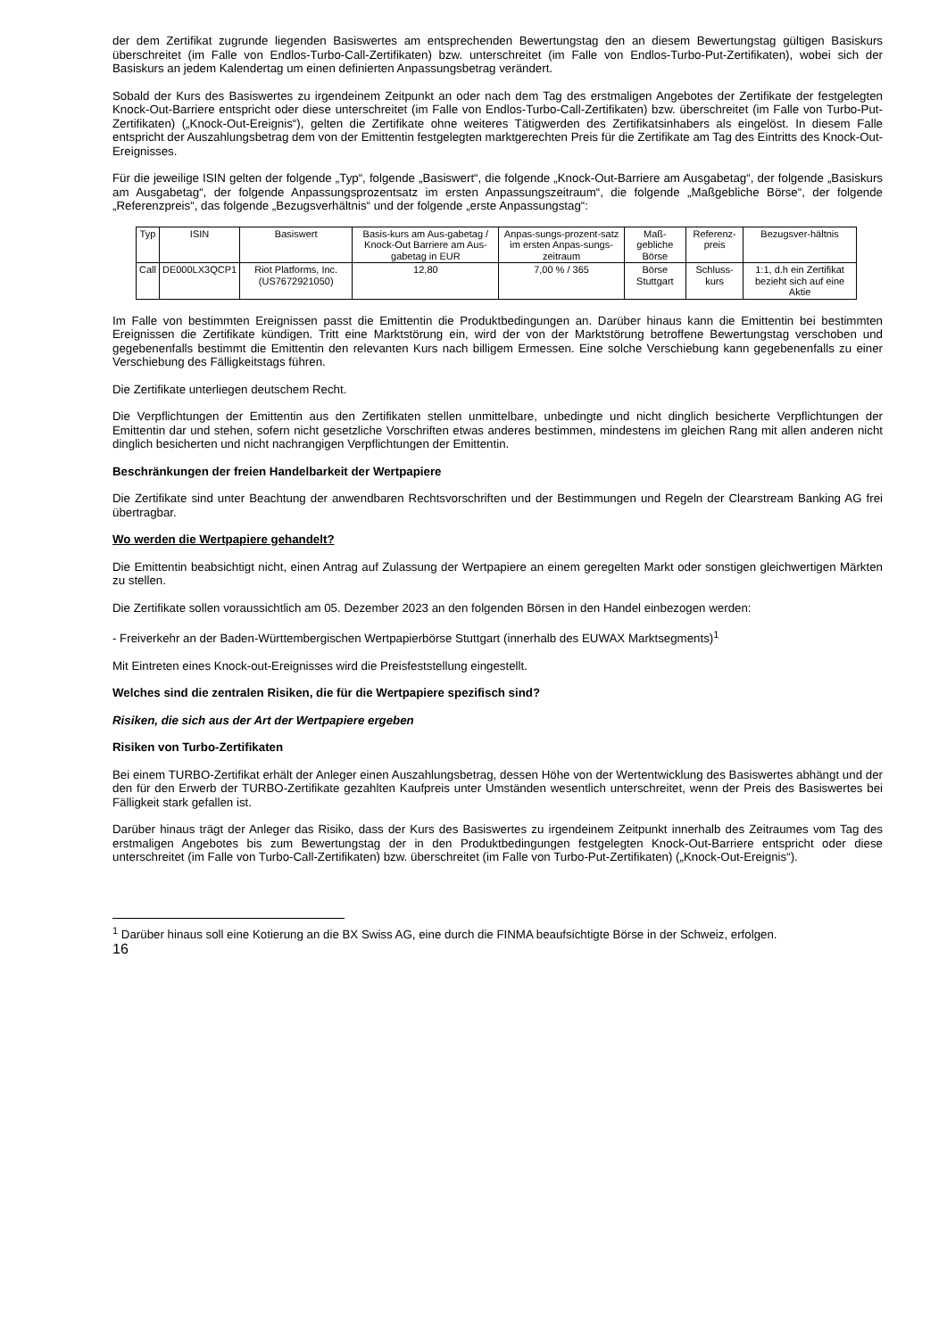der dem Zertifikat zugrunde liegenden Basiswertes am entsprechenden Bewertungstag den an diesem Bewertungstag gültigen Basiskurs überschreitet (im Falle von Endlos-Turbo-Call-Zertifikaten) bzw. unterschreitet (im Falle von Endlos-Turbo-Put-Zertifikaten), wobei sich der Basiskurs an jedem Kalendertag um einen definierten Anpassungsbetrag verändert.
Sobald der Kurs des Basiswertes zu irgendeinem Zeitpunkt an oder nach dem Tag des erstmaligen Angebotes der Zertifikate der festgelegten Knock-Out-Barriere entspricht oder diese unterschreitet (im Falle von Endlos-Turbo-Call-Zertifikaten) bzw. überschreitet (im Falle von Turbo-Put-Zertifikaten) („Knock-Out-Ereignis“), gelten die Zertifikate ohne weiteres Tätigwerden des Zertifikatsinhabers als eingelöst. In diesem Falle entspricht der Auszahlungsbetrag dem von der Emittentin festgelegten marktgerechten Preis für die Zertifikate am Tag des Eintritts des Knock-Out-Ereignisses.
Für die jeweilige ISIN gelten der folgende „Typ“, folgende „Basiswert“, die folgende „Knock-Out-Barriere am Ausgabetag“, der folgende „Basiskurs am Ausgabetag“, der folgende Anpassungsprozentsatz im ersten Anpassungszeitraum“, die folgende „Maßgebliche Börse“, der folgende „Referenzpreis“, das folgende „Bezugsverhältnis“ und der folgende „erste Anpassungstag“:
| Typ | ISIN | Basiswert | Basis-kurs am Aus-gabetag / Knock-Out Barriere am Aus-gabetag in EUR | Anpas-sungs-prozent-satz im ersten Anpas-sungs-zeitraum | Maß-gebliche Börse | Referenz-preis | Bezugsver-hältnis |
| Call | DE000LX3QCP1 | Riot Platforms, Inc. (US7672921050) | 12,80 | 7,00 % / 365 | Börse Stuttgart | Schluss-kurs | 1:1, d.h ein Zertifikat bezieht sich auf eine Aktie |
Im Falle von bestimmten Ereignissen passt die Emittentin die Produktbedingungen an. Darüber hinaus kann die Emittentin bei bestimmten Ereignissen die Zertifikate kündigen. Tritt eine Marktstörung ein, wird der von der Marktstörung betroffene Bewertungstag verschoben und gegebenenfalls bestimmt die Emittentin den relevanten Kurs nach billigem Ermessen. Eine solche Verschiebung kann gegebenenfalls zu einer Verschiebung des Fälligkeitstags führen.
Die Zertifikate unterliegen deutschem Recht.
Die Verpflichtungen der Emittentin aus den Zertifikaten stellen unmittelbare, unbedingte und nicht dinglich besicherte Verpflichtungen der Emittentin dar und stehen, sofern nicht gesetzliche Vorschriften etwas anderes bestimmen, mindestens im gleichen Rang mit allen anderen nicht dinglich besicherten und nicht nachrangigen Verpflichtungen der Emittentin.
Beschränkungen der freien Handelbarkeit der Wertpapiere
Die Zertifikate sind unter Beachtung der anwendbaren Rechtsvorschriften und der Bestimmungen und Regeln der Clearstream Banking AG frei übertragbar.
Wo werden die Wertpapiere gehandelt?
Die Emittentin beabsichtigt nicht, einen Antrag auf Zulassung der Wertpapiere an einem geregelten Markt oder sonstigen gleichwertigen Märkten zu stellen.
Die Zertifikate sollen voraussichtlich am 05. Dezember 2023 an den folgenden Börsen in den Handel einbezogen werden:
- Freiverkehr an der Baden-Württembergischen Wertpapierbörse Stuttgart (innerhalb des EUWAX Marktsegments)<sup>1</sup>
Mit Eintreten eines Knock-out-Ereignisses wird die Preisfeststellung eingestellt.
Welches sind die zentralen Risiken, die für die Wertpapiere spezifisch sind?
Risiken, die sich aus der Art der Wertpapiere ergeben
Risiken von Turbo-Zertifikaten
Bei einem TURBO-Zertifikat erhält der Anleger einen Auszahlungsbetrag, dessen Höhe von der Wertentwicklung des Basiswertes abhängt und der den für den Erwerb der TURBO-Zertifikate gezahlten Kaufpreis unter Umständen wesentlich unterschreitet, wenn der Preis des Basiswertes bei Fälligkeit stark gefallen ist.
Darüber hinaus trägt der Anleger das Risiko, dass der Kurs des Basiswertes zu irgendeinem Zeitpunkt innerhalb des Zeitraumes vom Tag des erstmaligen Angebotes bis zum Bewertungstag der in den Produktbedingungen festgelegten Knock-Out-Barriere entspricht oder diese unterschreitet (im Falle von Turbo-Call-Zertifikaten) bzw. überschreitet (im Falle von Turbo-Put-Zertifikaten) („Knock-Out-Ereignis“).
<sup>1</sup> Darüber hinaus soll eine Kotierung an die BX Swiss AG, eine durch die FINMA beaufsichtigte Börse in der Schweiz, erfolgen.
16